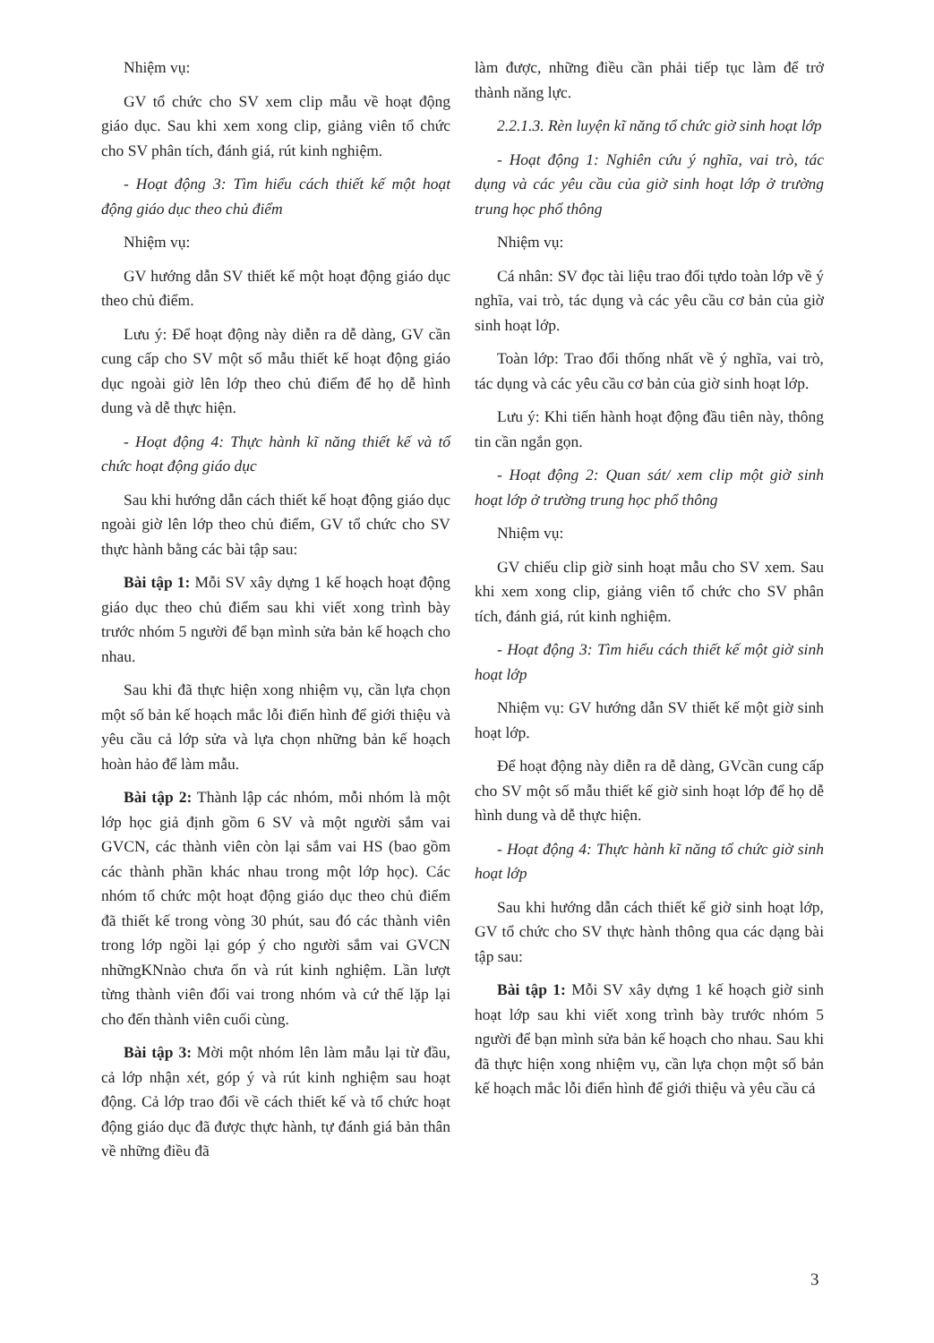Nhiệm vụ:
GV tổ chức cho SV xem clip mẫu về hoạt động giáo dục. Sau khi xem xong clip, giảng viên tổ chức cho SV phân tích, đánh giá, rút kinh nghiệm.
- Hoạt động 3: Tìm hiểu cách thiết kế một hoạt động giáo dục theo chủ điểm
Nhiệm vụ:
GV hướng dẫn SV thiết kế một hoạt động giáo dục theo chủ điểm.
Lưu ý: Để hoạt động này diễn ra dễ dàng, GV cần cung cấp cho SV một số mẫu thiết kế hoạt động giáo dục ngoài giờ lên lớp theo chủ điểm để họ dễ hình dung và dễ thực hiện.
- Hoạt động 4: Thực hành kĩ năng thiết kế và tổ chức hoạt động giáo dục
Sau khi hướng dẫn cách thiết kế hoạt động giáo dục ngoài giờ lên lớp theo chủ điểm, GV tổ chức cho SV thực hành bằng các bài tập sau:
Bài tập 1: Mỗi SV xây dựng 1 kế hoạch hoạt động giáo dục theo chủ điểm sau khi viết xong trình bày trước nhóm 5 người để bạn mình sửa bản kế hoạch cho nhau.
Sau khi đã thực hiện xong nhiệm vụ, cần lựa chọn một số bản kế hoạch mắc lỗi điển hình để giới thiệu và yêu cầu cả lớp sửa và lựa chọn những bản kế hoạch hoàn hảo để làm mẫu.
Bài tập 2: Thành lập các nhóm, mỗi nhóm là một lớp học giả định gồm 6 SV và một người sắm vai GVCN, các thành viên còn lại sắm vai HS (bao gồm các thành phần khác nhau trong một lớp học). Các nhóm tổ chức một hoạt động giáo dục theo chủ điểm đã thiết kế trong vòng 30 phút, sau đó các thành viên trong lớp ngồi lại góp ý cho người sắm vai GVCN nhữngKNnào chưa ổn và rút kinh nghiệm. Lần lượt từng thành viên đổi vai trong nhóm và cứ thế lặp lại cho đến thành viên cuối cùng.
Bài tập 3: Mời một nhóm lên làm mẫu lại từ đầu, cả lớp nhận xét, góp ý và rút kinh nghiệm sau hoạt động. Cả lớp trao đổi về cách thiết kế và tổ chức hoạt động giáo dục đã được thực hành, tự đánh giá bản thân về những điều đã
làm được, những điều cần phải tiếp tục làm để trở thành năng lực.
2.2.1.3. Rèn luyện kĩ năng tổ chức giờ sinh hoạt lớp
- Hoạt động 1: Nghiên cứu ý nghĩa, vai trò, tác dụng và các yêu cầu của giờ sinh hoạt lớp ở trường trung học phổ thông
Nhiệm vụ:
Cá nhân: SV đọc tài liệu trao đổi tựdo toàn lớp về ý nghĩa, vai trò, tác dụng và các yêu cầu cơ bản của giờ sinh hoạt lớp.
Toàn lớp: Trao đổi thống nhất về ý nghĩa, vai trò, tác dụng và các yêu cầu cơ bản của giờ sinh hoạt lớp.
Lưu ý: Khi tiến hành hoạt động đầu tiên này, thông tin cần ngắn gọn.
- Hoạt động 2: Quan sát/ xem clip một giờ sinh hoạt lớp ở trường trung học phổ thông
Nhiệm vụ:
GV chiếu clip giờ sinh hoạt mẫu cho SV xem. Sau khi xem xong clip, giảng viên tổ chức cho SV phân tích, đánh giá, rút kinh nghiệm.
- Hoạt động 3: Tìm hiểu cách thiết kế một giờ sinh hoạt lớp
Nhiệm vụ: GV hướng dẫn SV thiết kế một giờ sinh hoạt lớp.
Để hoạt động này diễn ra dễ dàng, GVcần cung cấp cho SV một số mẫu thiết kế giờ sinh hoạt lớp để họ dễ hình dung và dễ thực hiện.
- Hoạt động 4: Thực hành kĩ năng tổ chức giờ sinh hoạt lớp
Sau khi hướng dẫn cách thiết kế giờ sinh hoạt lớp, GV tổ chức cho SV thực hành thông qua các dạng bài tập sau:
Bài tập 1: Mỗi SV xây dựng 1 kế hoạch giờ sinh hoạt lớp sau khi viết xong trình bày trước nhóm 5 người để bạn mình sửa bản kế hoạch cho nhau. Sau khi đã thực hiện xong nhiệm vụ, cần lựa chọn một số bản kế hoạch mắc lỗi điển hình để giới thiệu và yêu cầu cả
3